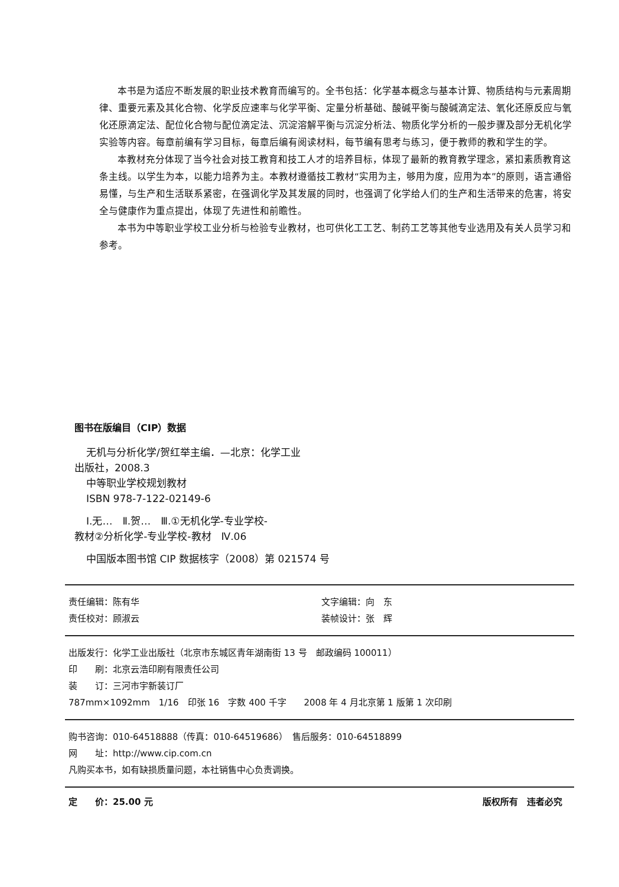本书是为适应不断发展的职业技术教育而编写的。全书包括：化学基本概念与基本计算、物质结构与元素周期律、重要元素及其化合物、化学反应速率与化学平衡、定量分析基础、酸碱平衡与酸碱滴定法、氧化还原反应与氧化还原滴定法、配位化合物与配位滴定法、沉淀溶解平衡与沉淀分析法、物质化学分析的一般步骤及部分无机化学实验等内容。每章前编有学习目标，每章后编有阅读材料，每节编有思考与练习，便于教师的教和学生的学。
本教材充分体现了当今社会对技工教育和技工人才的培养目标，体现了最新的教育教学理念，紧扣素质教育这条主线。以学生为本，以能力培养为主。本教材遵循技工教材“实用为主，够用为度，应用为本”的原则，语言通俗易懂，与生产和生活联系紧密，在强调化学及其发展的同时，也强调了化学给人们的生产和生活带来的危害，将安全与健康作为重点提出，体现了先进性和前瞻性。
本书为中等职业学校工业分析与检验专业教材，也可供化工工艺、制药工艺等其他专业选用及有关人员学习和参考。
图书在版编目（CIP）数据
无机与分析化学/贺红举主编．—北京：化学工业
出版社，2008.3
中等职业学校规划教材
ISBN 978-7-122-02149-6
Ⅰ.无…　Ⅱ.贺…　Ⅲ.①无机化学-专业学校-
教材②分析化学-专业学校-教材　Ⅳ.06
中国版本图书馆 CIP 数据核字（2008）第 021574 号
责任编辑：陈有华 文字编辑：向　东
责任校对：顾淑云 装帧设计：张　辉
出版发行：化学工业出版社（北京市东城区青年湖南街 13 号　邮政编码 100011）
印　　刷：北京云浩印刷有限责任公司
装　　订：三河市宇新装订厂
787mm×1092mm　1/16　印张 16　字数 400 千字　　2008 年 4 月北京第 1 版第 1 次印刷
购书咨询：010-64518888（传真：010-64519686）　售后服务：010-64518899
网　　址：http://www.cip.com.cn
凡购买本书，如有缺损质量问题，本社销售中心负责调换。
定　　价：25.00 元 版权所有　违者必究